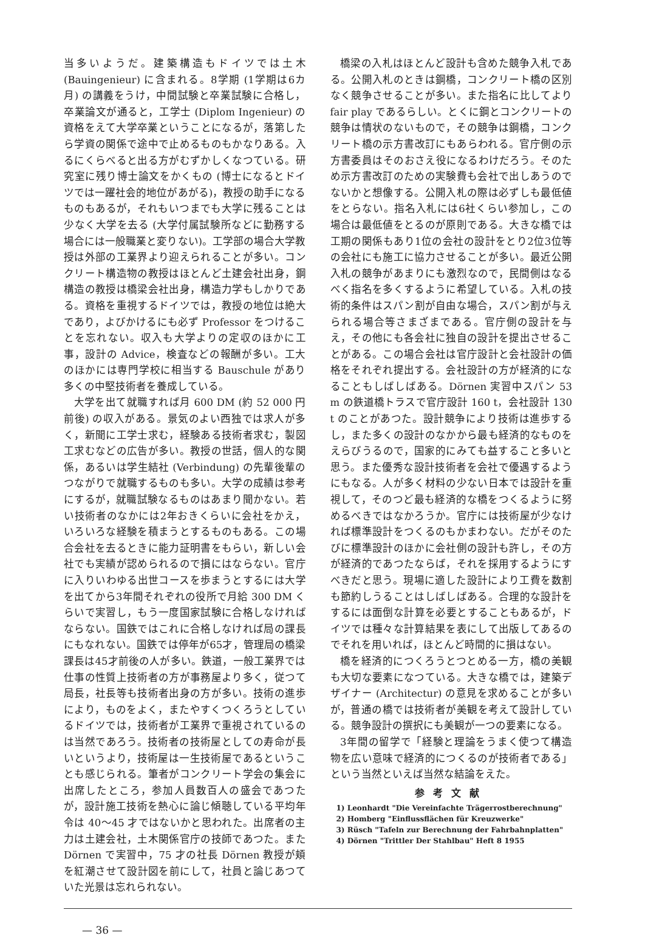当多いようだ。建築構造もドイツでは土木 (Bauingenieur) に含まれる。8学期 (1学期は6カ月) の講義をうけ，中間試験と卒業試験に合格し，卒業論文が通ると，工学士 (Diplom Ingenieur) の資格をえて大学卒業ということになるが，落第したら学資の関係で途中で止めるものもかなりある。入るにくらべると出る方がむずかしくなつている。研究室に残り博士論文をかくもの (博士になるとドイツでは一躍社会的地位があがる)，教授の助手になるものもあるが，それもいつまでも大学に残ることは少なく大学を去る (大学付属試験所などに勤務する場合には一般職業と変りない)。工学部の場合大学教授は外部の工業界より迎えられることが多い。コンクリート構造物の教授はほとんど土建会社出身，鋼構造の教授は橋梁会社出身，構造力学もしかりである。資格を重視するドイツでは，教授の地位は絶大であり，よびかけるにも必ず Professor をつけることを忘れない。収入も大学よりの定収のほかに工事，設計の Advice，検査などの報酬が多い。工大のほかには専門学校に相当する Bauschule があり多くの中堅技術者を養成している。
大学を出て就職すれば月 600 DM (約 52 000 円前後) の収入がある。景気のよい西独では求人が多く，新聞に工学士求む，経験ある技術者求む，製図工求むなどの広告が多い。教授の世話，個人的な関係，あるいは学生結社 (Verbindung) の先輩後輩のつながりで就職するものも多い。大学の成績は参考にするが，就職試験なるものはあまり聞かない。若い技術者のなかには2年おきくらいに会社をかえ，いろいろな経験を積まうとするものもある。この場合会社を去るときに能力証明書をもらい，新しい会社でも実績が認められるので損にはならない。官庁に入りいわゆる出世コースを歩まうとするには大学を出てから3年間それぞれの役所で月給 300 DM くらいで実習し，もう一度国家試験に合格しなければならない。国鉄ではこれに合格しなければ局の課長にもなれない。国鉄では停年が65才，管理局の橋梁課長は45才前後の人が多い。鉄道，一般工業界では仕事の性質上技術者の方が事務屋より多く，従つて局長，社長等も技術者出身の方が多い。技術の進歩により，ものをよく，またやすくつくろうとしているドイツでは，技術者が工業界で重視されているのは当然であろう。技術者の技術屋としての寿命が長いというより，技術屋は一生技術屋であるということも感じられる。筆者がコンクリート学会の集会に出席したところ，参加人員数百人の盛会であつたが，設計施工技術を熱心に論じ傾聴している平均年令は 40〜45 才ではないかと思われた。出席者の主力は土建会社，土木関係官庁の技師であつた。また Dörnen で実習中，75 才の社長 Dörnen 教授が頬を紅潮させて設計図を前にして，社員と論じあつていた光景は忘れられない。
橋梁の入札はほとんど設計も含めた競争入札である。公開入札のときは鋼橋，コンクリート橋の区別なく競争させることが多い。また指名に比してより fair play であるらしい。とくに鋼とコンクリートの競争は情状のないもので，その競争は鋼橋，コンクリート橋の示方書改訂にもあらわれる。官庁側の示方書委員はそのおさえ役になるわけだろう。そのため示方書改訂のための実験費も会社で出しあうのでないかと想像する。公開入札の際は必ずしも最低値をとらない。指名入札には6社くらい参加し，この場合は最低値をとるのが原則である。大きな橋では工期の関係もあり1位の会社の設計をとり2位3位等の会社にも施工に協力させることが多い。最近公開入札の競争があまりにも激烈なので，民間側はなるべく指名を多くするように希望している。入札の技術的条件はスパン割が自由な場合，スパン割が与えられる場合等さまざまである。官庁側の設計を与え，その他にも各会社に独自の設計を提出させることがある。この場合会社は官庁設計と会社設計の価格をそれぞれ提出する。会社設計の方が経済的になることもしばしばある。Dörnen 実習中スパン 53 m の鉄道橋トラスで官庁設計 160 t，会社設計 130 t のことがあつた。設計競争により技術は進歩するし，また多くの設計のなかから最も経済的なものをえらびうるので，国家的にみても益すること多いと思う。また優秀な設計技術者を会社で優遇するようにもなる。人が多く材料の少ない日本では設計を重視して，そのつど最も経済的な橋をつくるように努めるべきではなかろうか。官庁には技術屋が少なければ標準設計をつくるのもかまわない。だがそのたびに標準設計のほかに会社側の設計も許し，その方が経済的であつたならば，それを採用するようにすべきだと思う。現場に適した設計により工費を数割も節約しうることはしばしばある。合理的な設計をするには面倒な計算を必要とすることもあるが，ドイツでは種々な計算結果を表にして出版してあるのでそれを用いれば，ほとんど時間的に損はない。
橋を経済的につくろうとつとめる一方，橋の美観も大切な要素になつている。大きな橋では，建築デザイナー (Architectur) の意見を求めることが多いが，普通の橋では技術者が美観を考えて設計している。競争設計の撰択にも美観が一つの要素になる。
3年間の留学で「経験と理論をうまく使つて構造物を広い意味で経済的につくるのが技術者である」という当然といえば当然な結論をえた。
参考文献
1) Leonhardt "Die Vereinfachte Trägerrostberechnung"
2) Homberg "Einflussflächen für Kreuzwerke"
3) Rüsch "Tafeln zur Berechnung der Fahrbahnplatten"
4) Dörnen "Trittler Der Stahlbau" Heft 8 1955
— 36 —